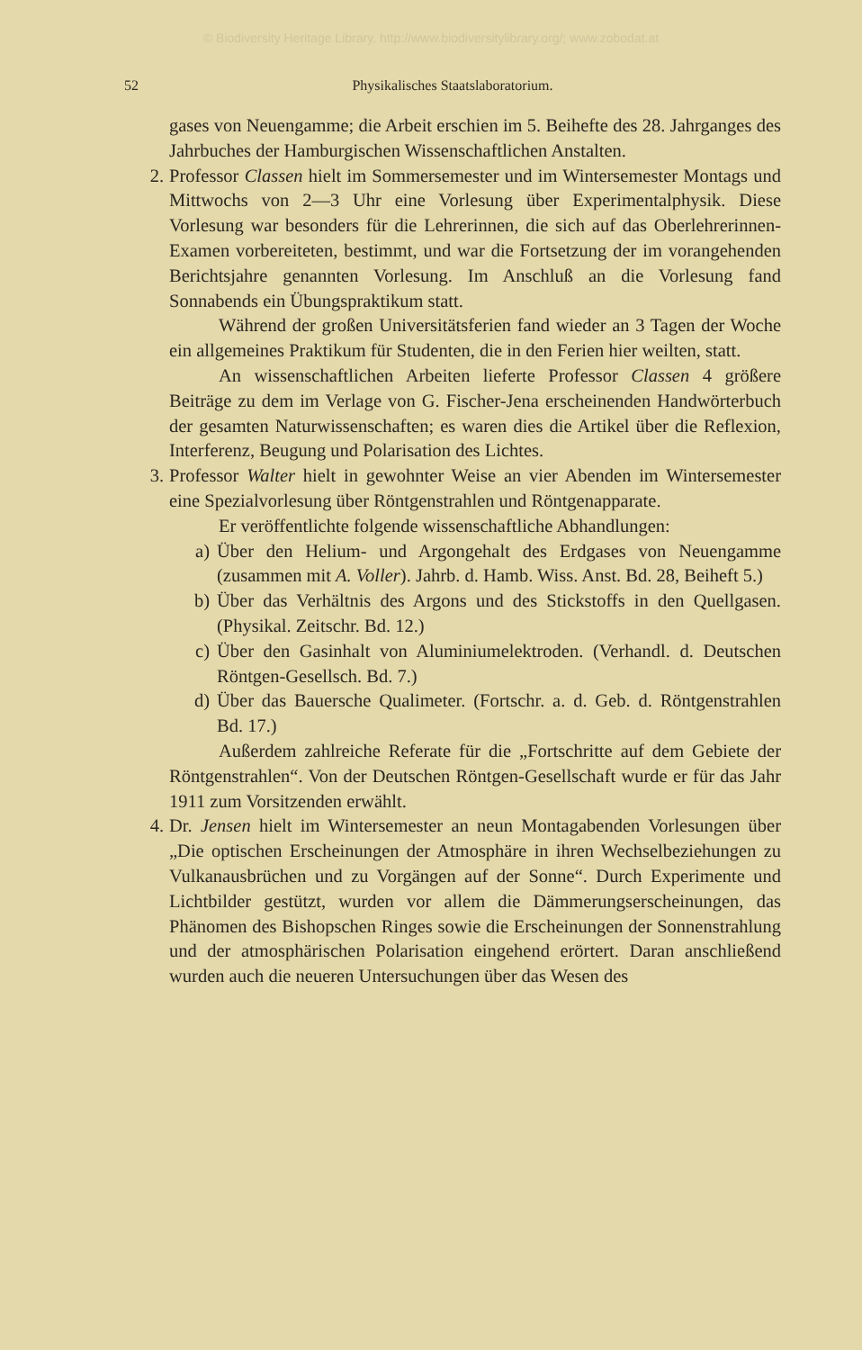© Biodiversity Heritage Library, http://www.biodiversitylibrary.org/; www.zobodat.at
52 Physikalisches Staatslaboratorium.
gases von Neuengamme; die Arbeit erschien im 5. Beihefte des 28. Jahrganges des Jahrbuches der Hamburgischen Wissenschaftlichen Anstalten.
2. Professor Classen hielt im Sommersemester und im Wintersemester Montags und Mittwochs von 2—3 Uhr eine Vorlesung über Experimentalphysik. Diese Vorlesung war besonders für die Lehrerinnen, die sich auf das Oberlehrerinnen-Examen vorbereiteten, bestimmt, und war die Fortsetzung der im vorangehenden Berichtsjahre genannten Vorlesung. Im Anschluß an die Vorlesung fand Sonnabends ein Übungspraktikum statt.
Während der großen Universitätsferien fand wieder an 3 Tagen der Woche ein allgemeines Praktikum für Studenten, die in den Ferien hier weilten, statt.
An wissenschaftlichen Arbeiten lieferte Professor Classen 4 größere Beiträge zu dem im Verlage von G. Fischer-Jena erscheinenden Handwörterbuch der gesamten Naturwissenschaften; es waren dies die Artikel über die Reflexion, Interferenz, Beugung und Polarisation des Lichtes.
3. Professor Walter hielt in gewohnter Weise an vier Abenden im Wintersemester eine Spezialvorlesung über Röntgenstrahlen und Röntgenapparate.
Er veröffentlichte folgende wissenschaftliche Abhandlungen:
a) Über den Helium- und Argongehalt des Erdgases von Neuengamme (zusammen mit A. Voller). Jahrb. d. Hamb. Wiss. Anst. Bd. 28, Beiheft 5.)
b) Über das Verhältnis des Argons und des Stickstoffs in den Quellgasen. (Physikal. Zeitschr. Bd. 12.)
c) Über den Gasinhalt von Aluminiumelektroden. (Verhandl. d. Deutschen Röntgen-Gesellsch. Bd. 7.)
d) Über das Bauersche Qualimeter. (Fortschr. a. d. Geb. d. Röntgenstrahlen Bd. 17.)
Außerdem zahlreiche Referate für die „Fortschritte auf dem Gebiete der Röntgenstrahlen“. Von der Deutschen Röntgen-Gesellschaft wurde er für das Jahr 1911 zum Vorsitzenden erwählt.
4. Dr. Jensen hielt im Wintersemester an neun Montagabenden Vorlesungen über „Die optischen Erscheinungen der Atmosphäre in ihren Wechselbeziehungen zu Vulkanausbrüchen und zu Vorgängen auf der Sonne“. Durch Experimente und Lichtbilder gestützt, wurden vor allem die Dämmerungserscheinungen, das Phänomen des Bishopschen Ringes sowie die Erscheinungen der Sonnenstrahlung und der atmosphärischen Polarisation eingehend erörtert. Daran anschließend wurden auch die neueren Untersuchungen über das Wesen des